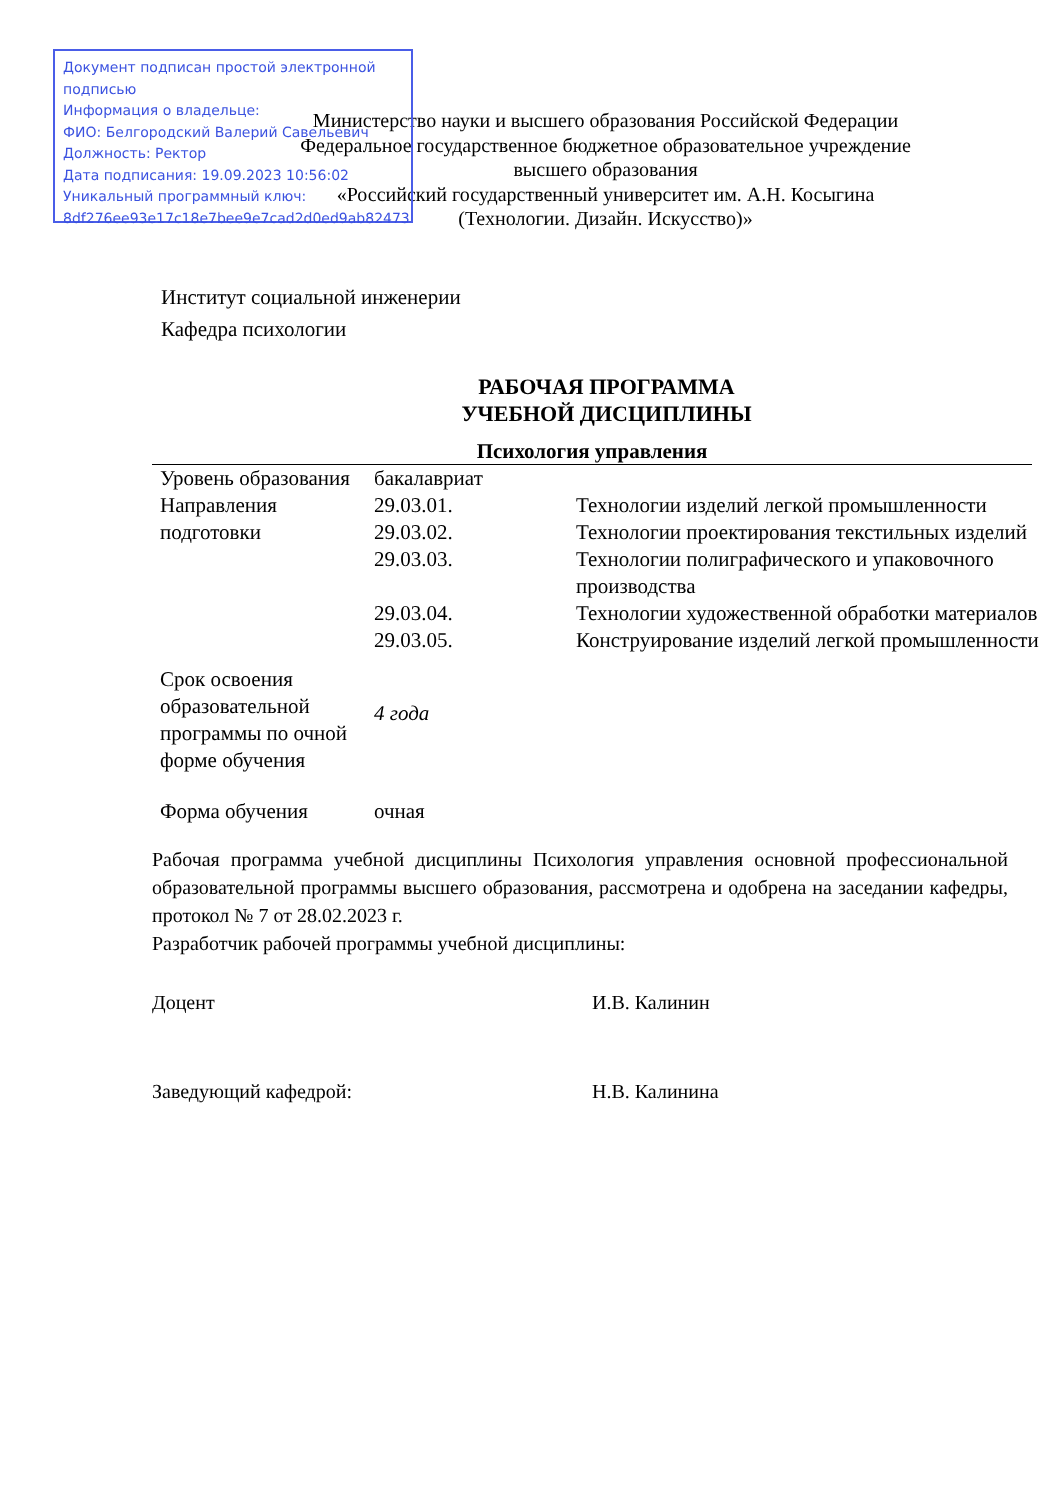Документ подписан простой электронной подписью
Информация о владельце:
ФИО: Белгородский Валерий Савельевич
Должность: Ректор
Дата подписания: 19.09.2023 10:56:02
Уникальный программный ключ:
8df276ee93e17c18e7bee9e7cad2d0ed9ab82473
Министерство науки и высшего образования Российской Федерации
Федеральное государственное бюджетное образовательное учреждение
высшего образования
«Российский государственный университет им. А.Н. Косыгина
(Технологии. Дизайн. Искусство)»
Институт социальной инженерии
Кафедра психологии
РАБОЧАЯ ПРОГРАММА
УЧЕБНОЙ ДИСЦИПЛИНЫ
Психология управления
| Уровень образования | бакалавриат | |
| Направления подготовки | 29.03.01. | Технологии изделий легкой промышленности |
| | 29.03.02. | Технологии проектирования текстильных изделий |
| | 29.03.03. | Технологии полиграфического и упаковочного производства |
| | 29.03.04. | Технологии художественной обработки материалов |
| | 29.03.05. | Конструирование изделий легкой промышленности |
| Срок освоения образовательной программы по очной форме обучения | 4 года | |
| Форма обучения | очная | |
Рабочая программа учебной дисциплины Психология управления основной профессиональной образовательной программы высшего образования, рассмотрена и одобрена на заседании кафедры, протокол № 7 от 28.02.2023 г.
Разработчик рабочей программы учебной дисциплины:
Доцент И.В. Калинин
Заведующий кафедрой: Н.В. Калинина